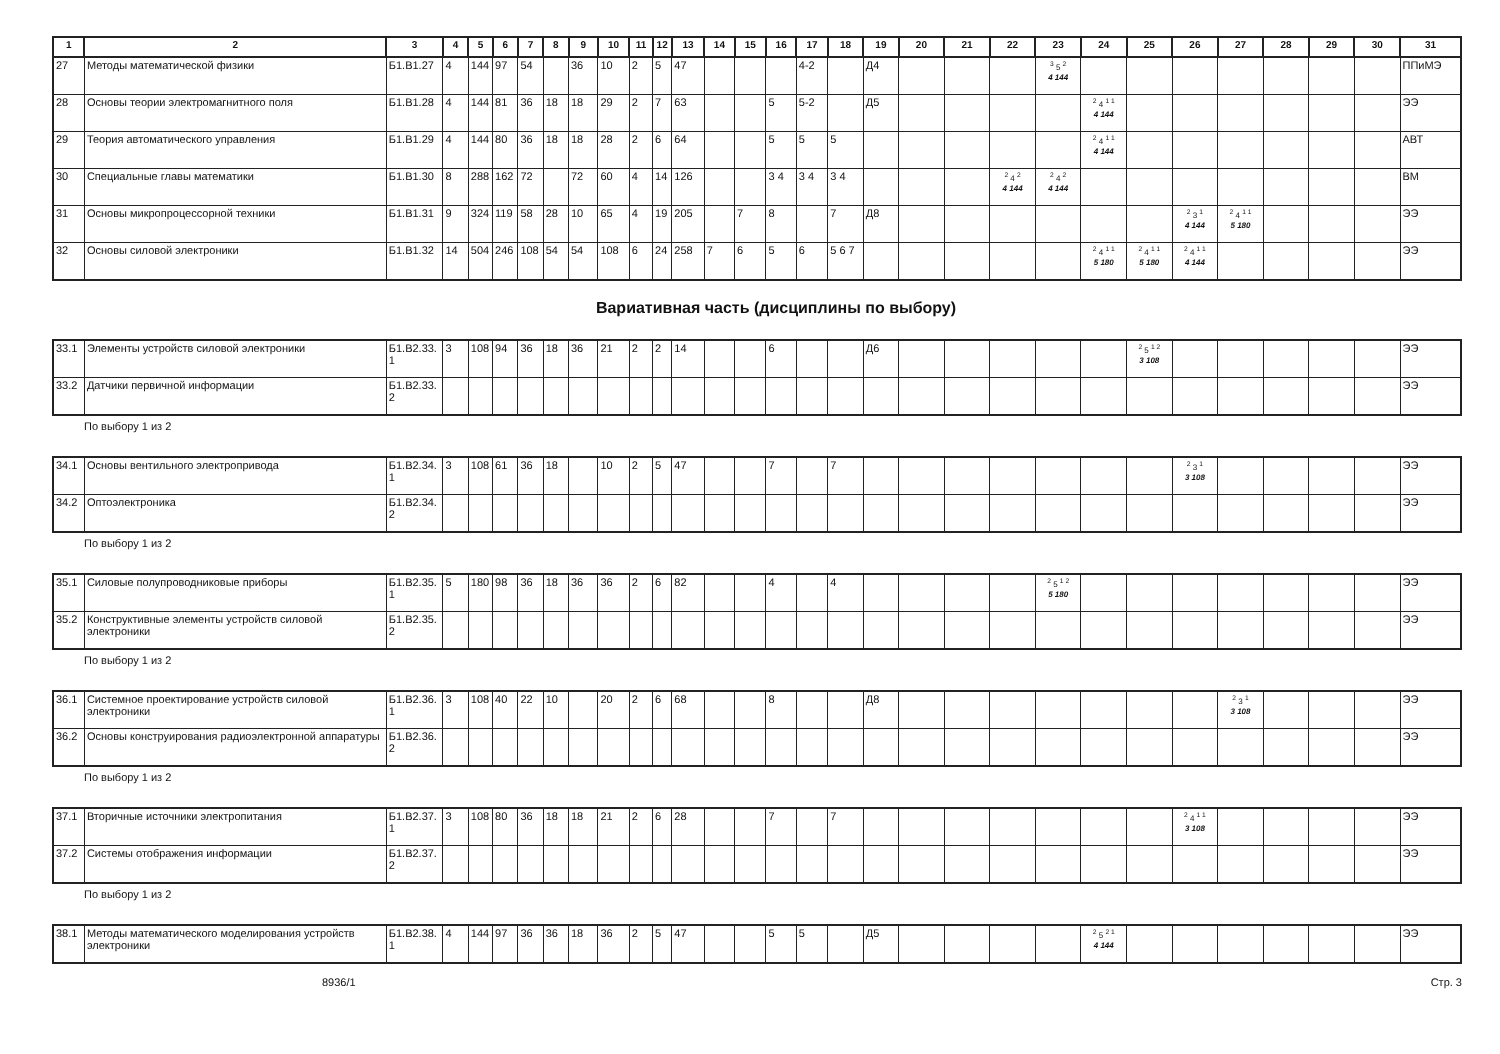| 1 | 2 | 3 | 4 | 5 | 6 | 7 | 8 | 9 | 10 | 11 | 12 | 13 | 14 | 15 | 16 | 17 | 18 | 19 | 20 | 21 | 22 | 23 | 24 | 25 | 26 | 27 | 28 | 29 | 30 | 31 |
| --- | --- | --- | --- | --- | --- | --- | --- | --- | --- | --- | --- | --- | --- | --- | --- | --- | --- | --- | --- | --- | --- | --- | --- | --- | --- | --- | --- | --- | --- | --- |
| 27 | Методы математической физики | Б1.В1.27 | 4 | 144 | 97 | 54 | | 36 | 10 | 2 | 5 | 47 | | | | 4-2 | | Д4 | | | | <sup>3</sup> 5 <sup>2</sup> 4 144 | | | | | | | | ППиМЭ |
| 28 | Основы теории электромагнитного поля | Б1.В1.28 | 4 | 144 | 81 | 36 | 18 | 18 | 29 | 2 | 7 | 63 | | | 5 | 5-2 | | Д5 | | | | | <sup>2</sup> 4 <sup>1 1</sup> 4 144 | | | | | | | ЭЭ |
| 29 | Теория автоматического управления | Б1.В1.29 | 4 | 144 | 80 | 36 | 18 | 18 | 28 | 2 | 6 | 64 | | | 5 | 5 | 5 | | | | | | <sup>2</sup> 4 <sup>1 1</sup> 4 144 | | | | | | | АВТ |
| 30 | Специальные главы математики | Б1.В1.30 | 8 | 288 | 162 | 72 | | 72 | 60 | 4 | 14 | 126 | | | 3 4 | 3 4 | 3 4 | | | | <sup>2</sup> 4 <sup>2</sup> 4 144 | <sup>2</sup> 4 <sup>2</sup> 4 144 | | | | | | | | ВМ |
| 31 | Основы микропроцессорной техники | Б1.В1.31 | 9 | 324 | 119 | 58 | 28 | 10 | 65 | 4 | 19 | 205 | | 7 | 8 | | 7 | Д8 | | | | | | | <sup>2</sup> 3 <sup>1</sup> 4 144 | <sup>2</sup> 4 <sup>1 1</sup> 5 180 | | | | ЭЭ |
| 32 | Основы силовой электроники | Б1.В1.32 | 14 | 504 | 246 | 108 | 54 | 54 | 108 | 6 | 24 | 258 | 7 | 6 | 5 | 6 | 5 6 7 | | | | | | <sup>2</sup> 4 <sup>1 1</sup> 5 180 | <sup>2</sup> 4 <sup>1 1</sup> 5 180 | <sup>2</sup> 4 <sup>1 1</sup> 4 144 | | | | | ЭЭ |
Вариативная часть (дисциплины по выбору)
| 33.1 | Элементы устройств силовой электроники | Б1.В2.33. 1 | 3 | 108 | 94 | 36 | 18 | 36 | 21 | 2 | 2 | 14 | | | 6 | | | Д6 | | | | | | <sup>2</sup> 5 <sup>1 2</sup> 3 108 | | | | | | ЭЭ |
| 33.2 | Датчики первичной информации | Б1.В2.33. 2 | | | | | | | | | | | | | | | | | | | | | | | | | | | | ЭЭ |
По выбору 1 из 2
| 34.1 | Основы вентильного электропривода | Б1.В2.34. 1 | 3 | 108 | 61 | 36 | 18 | | 10 | 2 | 5 | 47 | | | 7 | | 7 | | | | | | | | <sup>2</sup> 3 <sup>1</sup> 3 108 | | | | | ЭЭ |
| 34.2 | Оптоэлектроника | Б1.В2.34. 2 | | | | | | | | | | | | | | | | | | | | | | | | | | | | ЭЭ |
По выбору 1 из 2
| 35.1 | Силовые полупроводниковые приборы | Б1.В2.35. 1 | 5 | 180 | 98 | 36 | 18 | 36 | 36 | 2 | 6 | 82 | | | 4 | | 4 | | | | | <sup>2</sup> 5 <sup>1 2</sup> 5 180 | | | | | | | | ЭЭ |
| 35.2 | Конструктивные элементы устройств силовой электроники | Б1.В2.35. 2 | | | | | | | | | | | | | | | | | | | | | | | | | | | | ЭЭ |
По выбору 1 из 2
| 36.1 | Системное проектирование устройств силовой электроники | Б1.В2.36. 1 | 3 | 108 | 40 | 22 | 10 | | 20 | 2 | 6 | 68 | | | 8 | | | Д8 | | | | | | | | <sup>2</sup> 3 <sup>1</sup> 3 108 | | | | ЭЭ |
| 36.2 | Основы конструирования радиоэлектронной аппаратуры | Б1.В2.36. 2 | | | | | | | | | | | | | | | | | | | | | | | | | | | | ЭЭ |
По выбору 1 из 2
| 37.1 | Вторичные источники электропитания | Б1.В2.37. 1 | 3 | 108 | 80 | 36 | 18 | 18 | 21 | 2 | 6 | 28 | | | 7 | | 7 | | | | | | | | <sup>2</sup> 4 <sup>1 1</sup> 3 108 | | | | | ЭЭ |
| 37.2 | Системы отображения информации | Б1.В2.37. 2 | | | | | | | | | | | | | | | | | | | | | | | | | | | | ЭЭ |
По выбору 1 из 2
| 38.1 | Методы математического моделирования устройств электроники | Б1.В2.38. 1 | 4 | 144 | 97 | 36 | 36 | 18 | 36 | 2 | 5 | 47 | | | 5 | 5 | | Д5 | | | | | <sup>2</sup> 5 <sup>2 1</sup> 4 144 | | | | | | | ЭЭ |
8936/1 Стр. 3